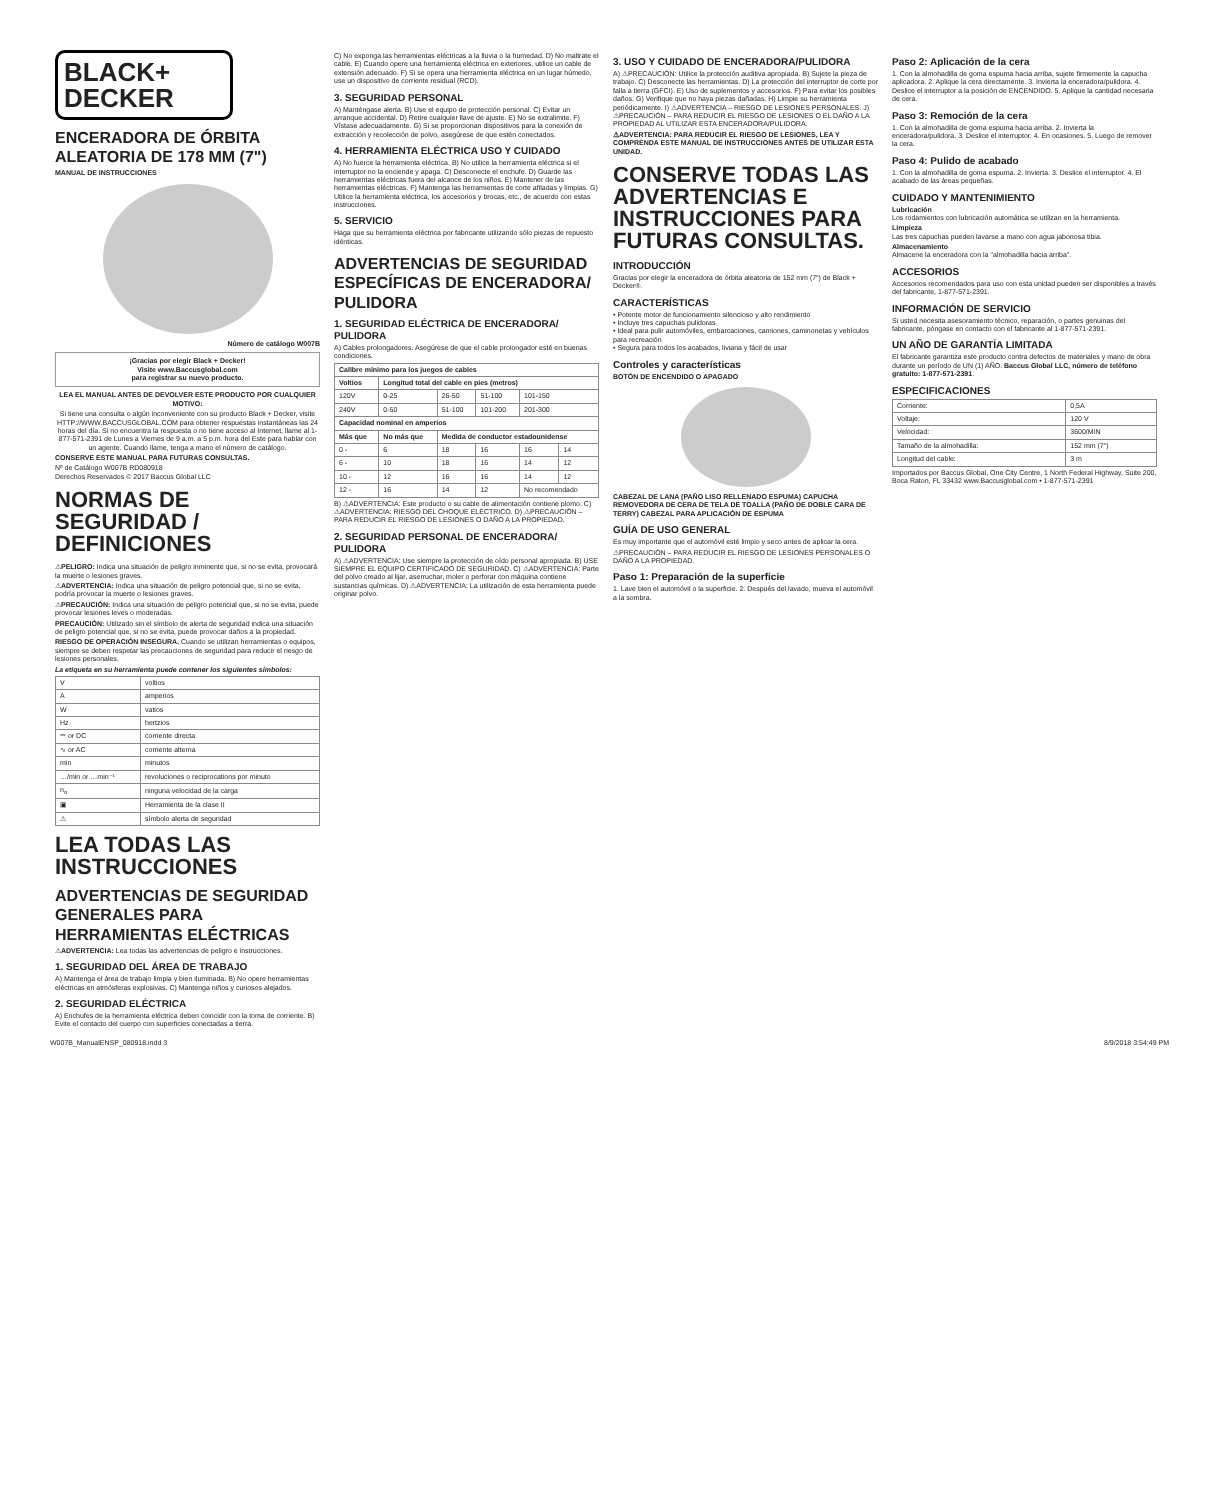BLACK+
DECKER
ENCERADORA DE ÓRBITA ALEATORIA DE 178 MM (7")
MANUAL DE INSTRUCCIONES
Número de catálogo W007B
¡Gracias por elegir Black + Decker!
Visite www.Baccusglobal.com
para registrar su nuevo producto.
LEA EL MANUAL ANTES DE DEVOLVER ESTE PRODUCTO POR CUALQUIER MOTIVO:
Si tiene una consulta o algún inconveniente con su producto Black + Decker, visite HTTP://WWW.BACCUSGLOBAL.COM para obtener respuestas instantáneas las 24 horas del día. Si no encuentra la respuesta o no tiene acceso al Internet, llame al 1-877-571-2391 de Lunes a Viernes de 9 a.m. a 5 p.m. hora del Este para hablar con un agente. Cuando llame, tenga a mano el número de catálogo.
CONSERVE ESTE MANUAL PARA FUTURAS CONSULTAS.
Nº de Catálogo W007B RD080918
Derechos Reservados © 2017 Baccus Global LLC
NORMAS DE SEGURIDAD / DEFINICIONES
⚠PELIGRO: Indica una situación de peligro inminente que, si no se evita, provocará la muerte o lesiones graves.
⚠ADVERTENCIA: Indica una situación de peligro potencial que, si no se evita, podría provocar la muerte o lesiones graves.
⚠PRECAUCIÓN: Indica una situación de peligro potencial que, si no se evita, puede provocar lesiones leves o moderadas.
PRECAUCIÓN: Utilizado sin el símbolo de alerta de seguridad indica una situación de peligro potencial que, si no se evita, puede provocar daños a la propiedad.
RIESGO DE OPERACIÓN INSEGURA. Cuando se utilizan herramientas o equipos, siempre se deben respetar las precauciones de seguridad para reducir el riesgo de lesiones personales.
La etiqueta en su herramienta puede contener los siguientes símbolos:
| V | voltios |
| A | amperios |
| W | vatios |
| Hz | hertzios |
| ⎓ or DC | corriente directa |
| ∿ or AC | corriente alterna |
| min | minutos |
| …/min or …min⁻¹ | revoluciones o reciprocations por minuto |
| n<sub>o</sub> | ninguna velocidad de la carga |
| ▣ | Herramienta de la clase II |
| ⚠ | símbolo alerta de seguridad |
LEA TODAS LAS INSTRUCCIONES
ADVERTENCIAS DE SEGURIDAD GENERALES PARA HERRAMIENTAS ELÉCTRICAS
⚠ADVERTENCIA: Lea todas las advertencias de peligro e instrucciones.
1. SEGURIDAD DEL ÁREA DE TRABAJO
A) Mantenga el área de trabajo limpia y bien iluminada. B) No opere herramientas eléctricas en atmósferas explosivas. C) Mantenga niños y curiosos alejados.
2. SEGURIDAD ELÉCTRICA
A) Enchufes de la herramienta eléctrica deben coincidir con la toma de corriente. B) Evite el contacto del cuerpo con superficies conectadas a tierra.
C) No exponga las herramientas eléctricas a la lluvia o la humedad. D) No maltrate el cable. E) Cuando opere una herramienta eléctrica en exteriores, utilice un cable de extensión adecuado. F) Si se opera una herramienta eléctrica en un lugar húmedo, use un dispositivo de corriente residual (RCD).
3. SEGURIDAD PERSONAL
A) Manténgase alerta. B) Use el equipo de protección personal. C) Evitar un arranque accidental. D) Retire cualquier llave de ajuste. E) No se extralimite. F) Vístase adecuadamente. G) Si se proporcionan dispositivos para la conexión de extracción y recolección de polvo, asegúrese de que estén conectados.
4. HERRAMIENTA ELÉCTRICA USO Y CUIDADO
A) No fuerce la herramienta eléctrica. B) No utilice la herramienta eléctrica si el interruptor no la enciende y apaga. C) Desconecte el enchufe. D) Guarde las herramientas eléctricas fuera del alcance de los niños. E) Mantener de las herramientas eléctricas. F) Mantenga las herramientas de corte afiladas y limpias. G) Utilice la herramienta eléctrica, los accesorios y brocas, etc., de acuerdo con estas instrucciones.
5. SERVICIO
Haga que su herramienta eléctrica por fabricante utilizando sólo piezas de repuesto idénticas.
ADVERTENCIAS DE SEGURIDAD ESPECÍFICAS DE ENCERADORA/ PULIDORA
1. SEGURIDAD ELÉCTRICA DE ENCERADORA/ PULIDORA
A) Cables prolongadores. Asegúrese de que el cable prolongador esté en buenas condiciones.
| Calibre mínimo para los juegos de cables | | | | | |
| --- | --- | --- | --- | --- | --- |
| Voltios | Longitud total del cable en pies (metros) | | | | |
| 120V | 0-25 | 26-50 | 51-100 | 101-150 | |
| 240V | 0-50 | 51-100 | 101-200 | 201-300 | |
| Capacidad nominal en amperios | | | | | |
| Más que | No más que | Medida de conductor estadounidense | | | |
| 0 - | 6 | 18 | 16 | 16 | 14 |
| 6 - | 10 | 18 | 16 | 14 | 12 |
| 10 - | 12 | 16 | 16 | 14 | 12 |
| 12 - | 16 | 14 | 12 | No recomendado | |
B) ⚠ADVERTENCIA: Este producto o su cable de alimentación contiene plomo. C) ⚠ADVERTENCIA: RIESGO DEL CHOQUE ELÉCTRICO. D) ⚠PRECAUCIÓN – PARA REDUCIR EL RIESGO DE LESIONES O DAÑO A LA PROPIEDAD.
2. SEGURIDAD PERSONAL DE ENCERADORA/ PULIDORA
A) ⚠ADVERTENCIA: Use siempre la protección de oído personal apropiada. B) USE SIEMPRE EL EQUIPO CERTIFICADO DE SEGURIDAD. C) ⚠ADVERTENCIA: Parte del polvo creado al lijar, aserruchar, moler o perforar con máquina contiene sustancias químicas. D) ⚠ADVERTENCIA: La utilización de esta herramienta puede originar polvo.
3. USO Y CUIDADO DE ENCERADORA/PULIDORA
A) ⚠PRECAUCIÓN: Utilice la protección auditiva apropiada. B) Sujete la pieza de trabajo. C) Desconecte las herramientas. D) La protección del interruptor de corte por falla a tierra (GFCI). E) Uso de suplementos y accesorios. F) Para evitar los posibles daños. G) Verifique que no haya piezas dañadas. H) Limpie su herramienta periódicamente. I) ⚠ADVERTENCIA – RIESGO DE LESIONES PERSONALES. J) ⚠PRECAUCIÓN – PARA REDUCIR EL RIESGO DE LESIONES O EL DAÑO A LA PROPIEDAD AL UTILIZAR ESTA ENCERADORA/PULIDORA.
⚠ADVERTENCIA: PARA REDUCIR EL RIESGO DE LESIONES, LEA Y COMPRENDA ESTE MANUAL DE INSTRUCCIONES ANTES DE UTILIZAR ESTA UNIDAD.
CONSERVE TODAS LAS ADVERTENCIAS E INSTRUCCIONES PARA FUTURAS CONSULTAS.
INTRODUCCIÓN
Gracias por elegir la enceradora de órbita aleatoria de 152 mm (7") de Black + Decker®.
CARACTERÍSTICAS
• Potente motor de funcionamiento silencioso y alto rendimiento
• Incluye tres capuchas pulidoras
• Ideal para pulir automóviles, embarcaciones, camiones, caminonetas y vehículos para recreación
• Segura para todos los acabados, liviana y fácil de usar
Controles y características
BOTÓN DE ENCENDIDO O APAGADO
CABEZAL DE LANA (PAÑO LISO RELLENADO ESPUMA) CAPUCHA REMOVEDORA DE CERA DE TELA DE TOALLA (PAÑO DE DOBLE CARA DE TERRY) CABEZAL PARA APLICACIÓN DE ESPUMA
GUÍA DE USO GENERAL
Es muy importante que el automóvil esté limpio y seco antes de aplicar la cera.
⚠PRECAUCIÓN – PARA REDUCIR EL RIESGO DE LESIONES PERSONALES O DAÑO A LA PROPIEDAD.
Paso 1: Preparación de la superficie
1. Lave bien el automóvil o la superficie. 2. Después del lavado, mueva el automóvil a la sombra.
Paso 2: Aplicación de la cera
1. Con la almohadilla de goma espuma hacia arriba, sujete firmemente la capucha aplicadora. 2. Aplique la cera directamente. 3. Invierta la enceradora/pulidora. 4. Deslice el interruptor a la posición de ENCENDIDO. 5. Aplique la cantidad necesaria de cera.
Paso 3: Remoción de la cera
1. Con la almohadilla de goma espuma hacia arriba. 2. Invierta la enceradora/pulidora. 3. Deslice el interruptor. 4. En ocasiones. 5. Luego de remover la cera.
Paso 4: Pulido de acabado
1. Con la almohadilla de goma espuma. 2. Invierta. 3. Deslice el interruptor. 4. El acabado de las áreas pequeñas.
CUIDADO Y MANTENIMIENTO
Lubricación
Los rodamientos con lubricación automática se utilizan en la herramienta.
Limpieza
Las tres capuchas pueden lavarse a mano con agua jabonosa tibia.
Almacenamiento
Almacene la enceradora con la "almohadilla hacia arriba".
ACCESORIOS
Accesorios recomendados para uso con esta unidad pueden ser disponibles a través del fabricante, 1-877-571-2391.
INFORMACIÓN DE SERVICIO
Si usted necesita asesoramiento técnico, reparación, o partes genuinas del fabricante, póngase en contacto con el fabricante al 1-877-571-2391.
UN AÑO DE GARANTÍA LIMITADA
El fabricante garantiza este producto contra defectos de materiales y mano de obra durante un período de UN (1) AÑO. Baccus Global LLC, número de teléfono gratuito: 1-877-571-2391.
ESPECIFICACIONES
| Corriente: | 0,5A |
| Voltaje: | 120 V |
| Velocidad: | 3600/MIN |
| Tamaño de la almohadilla: | 152 mm (7") |
| Longitud del cable: | 3 m |
Importados por Baccus Global, One City Centre, 1 North Federal Highway, Suite 200, Boca Raton, FL 33432 www.Baccusglobal.com • 1-877-571-2391
W007B_ManualENSP_080918.indd 3 8/9/2018 3:54:49 PM